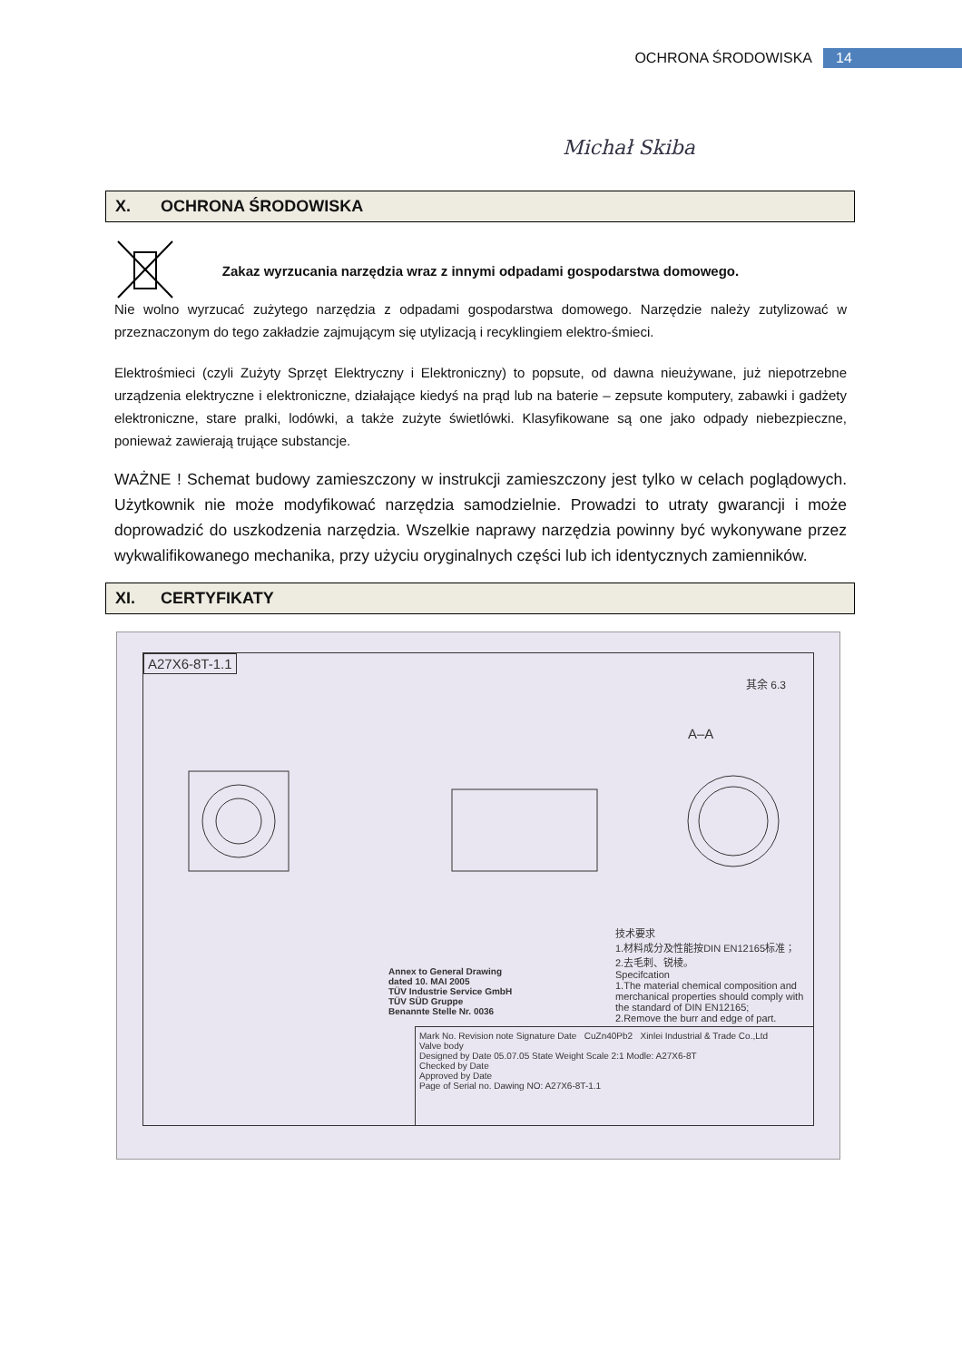OCHRONA ŚRODOWISKA 14
Michał Skiba
X. OCHRONA ŚRODOWISKA
Zakaz wyrzucania narzędzia wraz z innymi odpadami gospodarstwa domowego.
Nie wolno wyrzucać zużytego narzędzia z odpadami gospodarstwa domowego. Narzędzie należy zutylizować w przeznaczonym do tego zakładzie zajmującym się utylizacją i recyklingiem elektro-śmieci.
Elektrośmieci (czyli Zużyty Sprzęt Elektryczny i Elektroniczny) to popsute, od dawna nieużywane, już niepotrzebne urządzenia elektryczne i elektroniczne, działające kiedyś na prąd lub na baterie – zepsute komputery, zabawki i gadżety elektroniczne, stare pralki, lodówki, a także zużyte świetlówki. Klasyfikowane są one jako odpady niebezpieczne, ponieważ zawierają trujące substancje.
WAŻNE ! Schemat budowy zamieszczony w instrukcji zamieszczony jest tylko w celach poglądowych. Użytkownik nie może modyfikować narzędzia samodzielnie. Prowadzi to utraty gwarancji i może doprowadzić do uszkodzenia narzędzia. Wszelkie naprawy narzędzia powinny być wykonywane przez wykwalifikowanego mechanika, przy użyciu oryginalnych części lub ich identycznych zamienników.
XI. CERTYFIKATY
A27X6-8T-1.1
其余 6.3
A–A
技术要求
1.材料成分及性能按DIN EN12165标准；
2.去毛刺、锐棱。
Specifcation
1.The material chemical composition and merchanical properties should comply with the standard of DIN EN12165;
2.Remove the burr and edge of part.
Annex to General Drawing
dated 10. MAI 2005
TÜV Industrie Service GmbH
TÜV SÜD Gruppe
Benannte Stelle Nr. 0036
Mark No. Revision note Signature Date CuZn40Pb2 Xinlei Industrial & Trade Co.,Ltd
Valve body
Designed by Date 05.07.05 State Weight Scale 2:1 Modle: A27X6-8T
Checked by Date
Approved by Date
Page of Serial no. Dawing NO: A27X6-8T-1.1